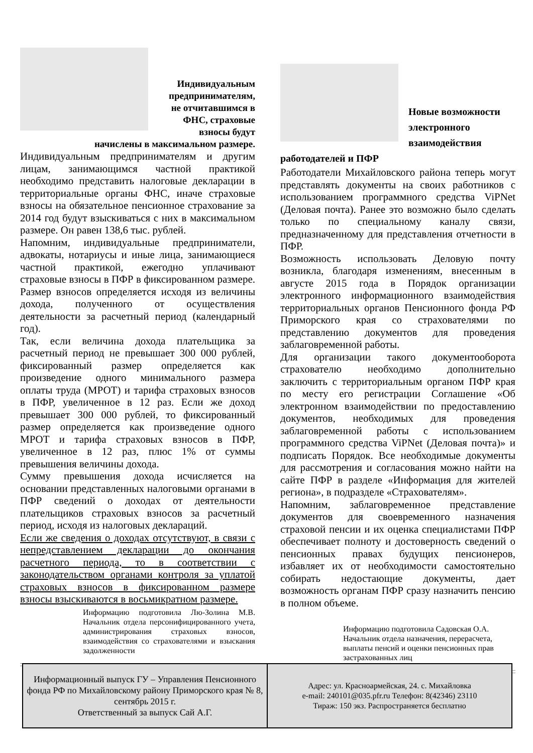Индивидуальным предпринимателям, не отчитавшимся в ФНС, страховые взносы будут начислены в максимальном размере.
Индивидуальным предпринимателям и другим лицам, занимающимся частной практикой необходимо представить налоговые декларации в территориальные органы ФНС, иначе страховые взносы на обязательное пенсионное страхование за 2014 год будут взыскиваться с них в максимальном размере. Он равен 138,6 тыс. рублей.
Напомним, индивидуальные предприниматели, адвокаты, нотариусы и иные лица, занимающиеся частной практикой, ежегодно уплачивают страховые взносы в ПФР в фиксированном размере. Размер взносов определяется исходя из величины дохода, полученного от осуществления деятельности за расчетный период (календарный год).
Так, если величина дохода плательщика за расчетный период не превышает 300 000 рублей, фиксированный размер определяется как произведение одного минимального размера оплаты труда (МРОТ) и тарифа страховых взносов в ПФР, увеличенное в 12 раз. Если же доход превышает 300 000 рублей, то фиксированный размер определяется как произведение одного МРОТ и тарифа страховых взносов в ПФР, увеличенное в 12 раз, плюс 1% от суммы превышения величины дохода.
Сумму превышения дохода исчисляется на основании представленных налоговыми органами в ПФР сведений о доходах от деятельности плательщиков страховых взносов за расчетный период, исходя из налоговых деклараций.
Если же сведения о доходах отсутствуют, в связи с непредставлением декларации до окончания расчетного периода, то в соответствии с законодательством органами контроля за уплатой страховых взносов в фиксированном размере взносы взыскиваются в восьмикратном размере.
Информацию подготовила Лю-Золина М.В. Начальник отдела персонифицированного учета, администрирования страховых взносов, взаимодействия со страхователями и взыскания задолженности
Новые возможности электронного взаимодействия работодателей и ПФР
Работодатели Михайловского района теперь могут представлять документы на своих работников с использованием программного средства ViPNet (Деловая почта). Ранее это возможно было сделать только по специальному каналу связи, предназначенному для представления отчетности в ПФР.
Возможность использовать Деловую почту возникла, благодаря изменениям, внесенным в августе 2015 года в Порядок организации электронного информационного взаимодействия территориальных органов Пенсионного фонда РФ Приморского края со страхователями по представлению документов для проведения заблаговременной работы.
Для организации такого документооборота страхователю необходимо дополнительно заключить с территориальным органом ПФР края по месту его регистрации Соглашение «Об электронном взаимодействии по предоставлению документов, необходимых для проведения заблаговременной работы с использованием программного средства ViPNet (Деловая почта)» и подписать Порядок. Все необходимые документы для рассмотрения и согласования можно найти на сайте ПФР в разделе «Информация для жителей региона», в подразделе «Страхователям».
Напомним, заблаговременное представление документов для своевременного назначения страховой пенсии и их оценка специалистами ПФР обеспечивает полноту и достоверность сведений о пенсионных правах будущих пенсионеров, избавляет их от необходимости самостоятельно собирать недостающие документы, дает возможность органам ПФР сразу назначить пенсию в полном объеме.
Информацию подготовила Садовская О.А. Начальник отдела назначения, перерасчета, выплаты пенсий и оценки пенсионных прав застрахованных лиц
| Информационный выпуск ГУ – Управления Пенсионного фонда РФ по Михайловскому району Приморского края № 8, сентябрь 2015 г. Ответственный за выпуск Сай А.Г. | Адрес: ул. Красноармейская, 24. с. Михайловка e-mail: 240101@035.pfr.ru Телефон: 8(42346) 23110 Тираж: 150 экз. Распространяется бесплатно |